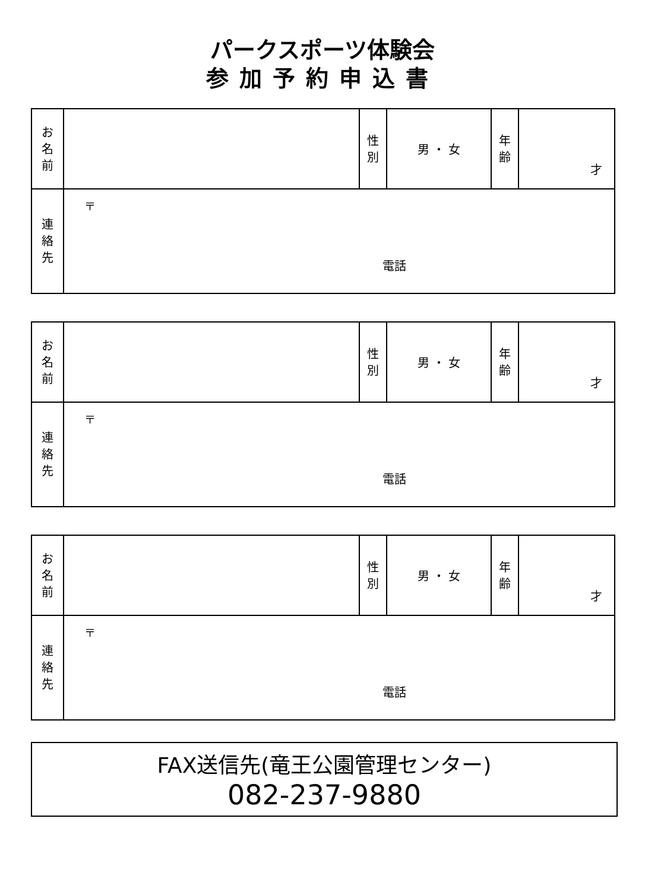パークスポーツ体験会
参加予約申込書
| お 名 前 | | 性 別 | 男 ・ 女 | 年 齢 | 才 |
| 連 絡 先 | 〒 電話 | | | | |
| お 名 前 | | 性 別 | 男 ・ 女 | 年 齢 | 才 |
| 連 絡 先 | 〒 電話 | | | | |
| お 名 前 | | 性 別 | 男 ・ 女 | 年 齢 | 才 |
| 連 絡 先 | 〒 電話 | | | | |
FAX送信先(竜王公園管理センター)
082-237-9880